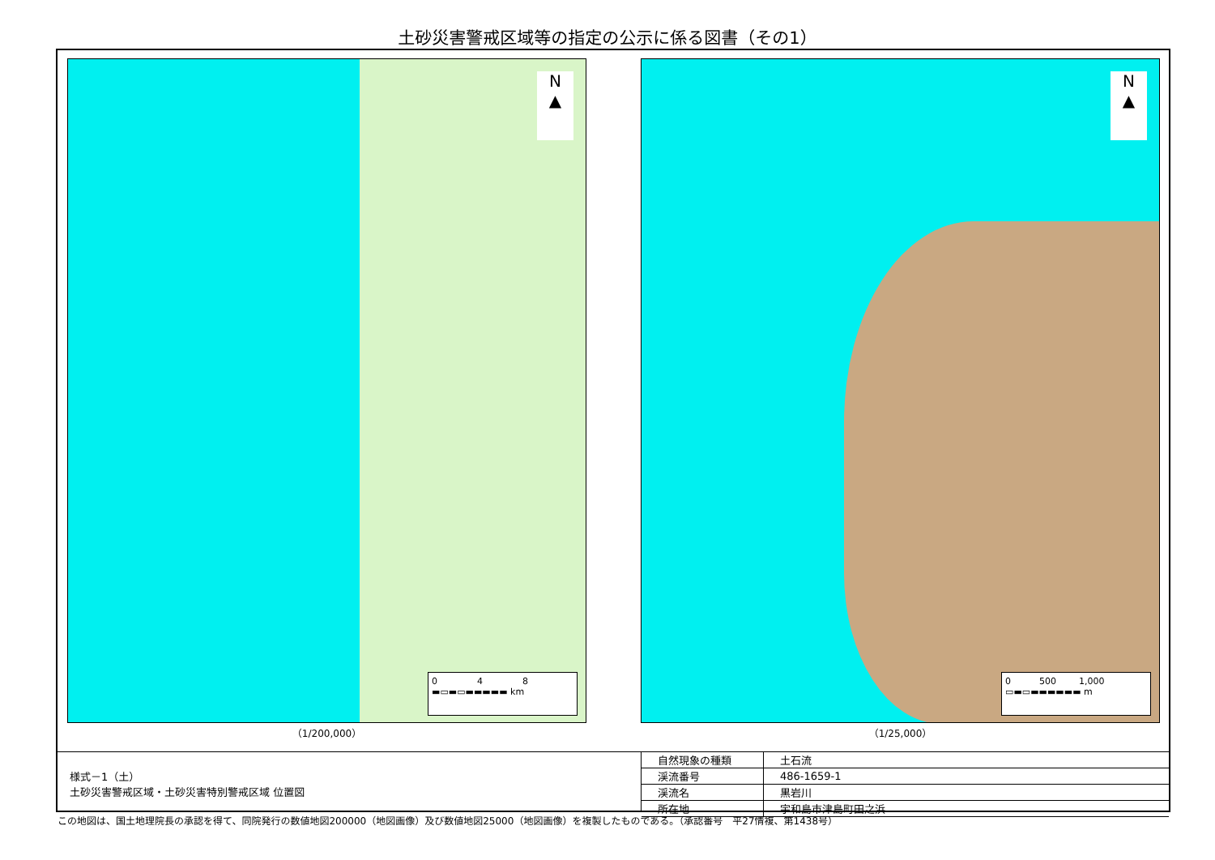土砂災害警戒区域等の指定の公示に係る図書（その1）
N
▲
0 4 8
▬▭▬▭▬▬▬▬▬ km
N
▲
0 500 1,000
▭▬▭▬▬▬▬▬▬ m
（1/200,000） （1/25,000）
様式－1（土）
土砂災害警戒区域・土砂災害特別警戒区域 位置図
| 自然現象の種類 | 土石流 |
| 渓流番号 | 486-1659-1 |
| 渓流名 | 黒岩川 |
| 所在地 | 宇和島市津島町田之浜 |
この地図は、国土地理院長の承認を得て、同院発行の数値地図200000（地図画像）及び数値地図25000（地図画像）を複製したものである。（承認番号　平27情複、第1438号）